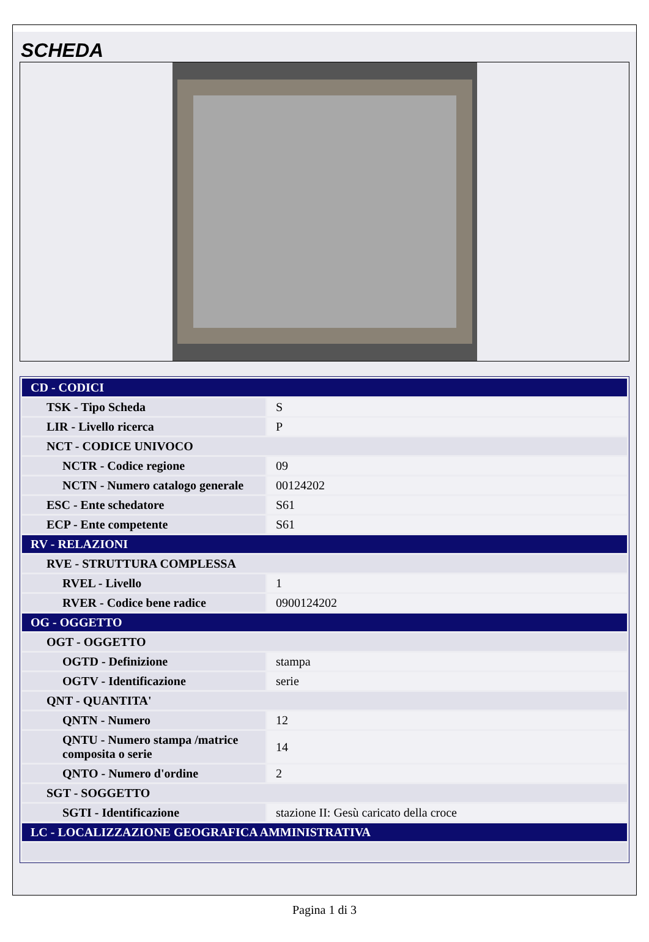SCHEDA
| CD - CODICI | |
| TSK - Tipo Scheda | S |
| LIR - Livello ricerca | P |
| NCT - CODICE UNIVOCO | |
| NCTR - Codice regione | 09 |
| NCTN - Numero catalogo generale | 00124202 |
| ESC - Ente schedatore | S61 |
| ECP - Ente competente | S61 |
| RV - RELAZIONI | |
| RVE - STRUTTURA COMPLESSA | |
| RVEL - Livello | 1 |
| RVER - Codice bene radice | 0900124202 |
| OG - OGGETTO | |
| OGT - OGGETTO | |
| OGTD - Definizione | stampa |
| OGTV - Identificazione | serie |
| QNT - QUANTITA' | |
| QNTN - Numero | 12 |
| QNTU - Numero stampa /matrice composita o serie | 14 |
| QNTO - Numero d'ordine | 2 |
| SGT - SOGGETTO | |
| SGTI - Identificazione | stazione II: Gesù caricato della croce |
| LC - LOCALIZZAZIONE GEOGRAFICA AMMINISTRATIVA | |
Pagina 1 di 3